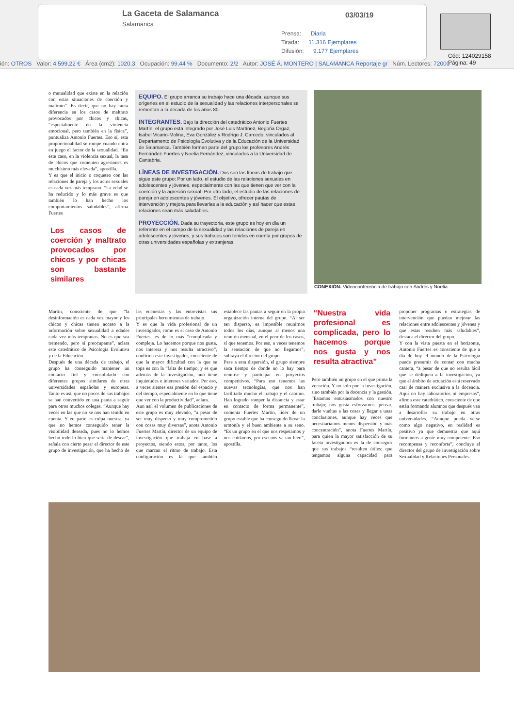La Gaceta de Salamanca
Salamanca
03/03/19
Prensa: Diaria
Tirada: 11.316 Ejemplares
Difusión: 9.177 Ejemplares
Cód: 124029158 Página: 49
ión: OTROS Valor: 4.599,22 € Área (cm2): 1020,3 Ocupación: 99,44 % Documento: 2/2 Autor: JOSÉ Á. MONTERO | SALAMANCA Reportaje gr Núm. Lectores: 72000
o mutualidad que existe en la relación con estas situaciones de coerción y maltrato”. Es decir, que no hay tanta diferencia en los casos de maltrato provocados por chicos y chicas, “especialmente en la violencia emocional, pero también en la física”, puntualiza Antonio Fuertes. Eso sí, esta proporcionalidad se rompe cuando entra en juego el factor de la sexualidad. “En este caso, en la violencia sexual, la tasa de chicos que comenten agresiones es muchísimo más elevada”, apostilla.
Y es que el inicio o coqueteo con las relaciones de pareja y los actos sexuales es cada vez más temprano. “La edad se ha reducido y lo más grave es que también lo han hecho los comportamientos saludables”, afirma Fuertes
Los casos de coerción y maltrato provocados por chicos y por chicas son bastante similares
EQUIPO. El grupo arranca su trabajo hace una década, aunque sus orígenes en el estudio de la sexualidad y las relaciones interpersonales se remontan a la década de los años 80.
INTEGRANTES. Bajo la dirección del catedrático Antonio Fuertes Martín, el grupo está integrado por José Luis Martínez, Begoña Orgaz, Isabel Vicario-Molina, Eva González y Rodrigo J. Carcedo, vinculados al Departamento de Psicología Evolutiva y de la Educación de la Universidad de Salamanca. También forman parte del grupo los profesores Andrés Fernández-Fuertes y Noelia Fernández, vinculados a la Universidad de Cantabria.
LÍNEAS DE INVESTIGACIÓN. Dos son las líneas de trabajo que sigue este grupo: Por un lado, el estudio de las relaciones sexuales en adolescentes y jóvenes, especialmente con las que tienen que ver con la coerción y la agresión sexual. Por otro lado, el estudio de las relaciones de pareja en adolescentes y jóvenes. El objetivo, ofrecer pautas de intervención y mejora para llevarlas a la educación y así hacer que estas relaciones sean más saludables.
PROYECCIÓN. Dada su trayectoria, este grupo es hoy en día un referente en el campo de la sexualidad y las relaciones de pareja en adolescentes y jóvenes, y sus trabajos son tenidos en cuenta por grupos de otras universidades españolas y extranjeras.
CONEXIÓN. Videoconferencia de trabajo con Andrés y Noelia.
Martín, consciente de que “la desinformación es cada vez mayor y los chicos y chicas tienen acceso a la información sobre sexualidad a edades cada vez más tempranas. No es que sea tremendo, pero sí preocupante”, aclara este catedrático de Psicología Evolutiva y de la Educación.
Después de una década de trabajo, el grupo ha conseguido mantener un contacto fiel y consolidado con diferentes grupos similares de otras universidades españolas y europeas. Tanto es así, que no pocos de sus trabajos se han convertido en una pauta a seguir para otros muchos colegas. “Aunque hay veces en las que no se nos han tenido en cuenta. Y en parte es culpa nuestra, ya que no hemos conseguido tener la visibilidad deseada, pues no lo hemos hecho todo lo bien que sería de desear”, señala con cierto pesar el director de este grupo de investigación, que ha hecho de las encuestas y las entrevistas sus principales herramientas de trabajo.
Y es que la vida profesional de un investigador, como es el caso de Antonio Fuertes, es de lo más “complicada y compleja. Lo hacemos porque nos gusta, nos interesa y nos resulta atractivo”, confirma este investigador, consciente de que la mayor dificultad con la que se topa es con la “falta de tiempo; y es que además de la investigación, uno tiene inquietudes e intereses variados. Por eso, a veces sientes esa presión del espacio y del tiempo, especialmente en lo que tiene que ver con la productividad”, aclara.
Aun así, el volumen de publicaciones de este grupo es muy elevado, “a pesar de ser muy disperso y muy comprometido con cosas muy diversas”, anota Antonio Fuertes Martín, director de un equipo de investigación que trabaja en base a proyectos, siendo estos, por tanto, los que marcan el ritmo de trabajo. Esta configuración es la que también establece las pautas a seguir en la propia organización interna del grupo. “Al ser tan disperso, es imposible reunirnos todos los días, aunque al menos una reunión mensual, en el peor de los casos, sí que tenemos. Por eso, a veces tenemos la sensación de que no llegamos”, subraya el director del grupo.
Pese a esta dispersión, el grupo siempre saca tiempo de donde no lo hay para reunirse y participar en proyectos competitivos. “Para eso tenemos las nuevas tecnologías, que nos han facilitado mucho el trabajo y el camino. Han logrado romper la distancia y estar en contacto de forma permanente”, comenta Fuertes Martín, líder de un grupo estable que ha conseguido llevar la armonía y el buen ambiente a su seno. “Es un grupo en el que nos respetamos y nos cuidamos, por eso nos va tan bien”, apostilla.
“Nuestra vida profesional es complicada, pero lo hacemos porque nos gusta y nos resulta atractiva”
Pero también un grupo en el que prima la vocación. Y no solo por la investigación, sino también por la docencia y la gestión. “Estamos entusiasmados con nuestro trabajo; nos gusta esforzarnos, pensar, darle vueltas a las cosas y llegar a unas conclusiones, aunque hay veces que necesitaríamos menos dispersión y más concentración”, anota Fuertes Martín, para quien la mayor satisfacción de su faceta investigadora es la de conseguir que sus trabajos “resulten útiles: que tengamos alguna capacidad para proponer programas o estrategias de intervención que puedan mejorar las relaciones entre adolescentes y jóvenes y que estas resulten más saludables”, destaca el director del grupo.
Y con la vista puesta en el horizonte, Antonio Fuertes es consciente de que a día de hoy el mundo de la Psicología puede presumir de contar con mucha cantera, “a pesar de que no resulta fácil que se dediquen a la investigación, ya que el ámbito de actuación está reservado casi de manera exclusiva a la docencia. Aquí no hay laboratorios ni empresas”, afirma este catedrático, consciente de que están formando alumnos que después van a desarrollar su trabajo en otras universidades. “Aunque pueda verse como algo negativo, en realidad es positivo ya que demuestra que aquí formamos a gente muy competente. Eso recompensa y reconforta”, concluye el director del grupo de investigación sobre Sexualidad y Relaciones Personales.